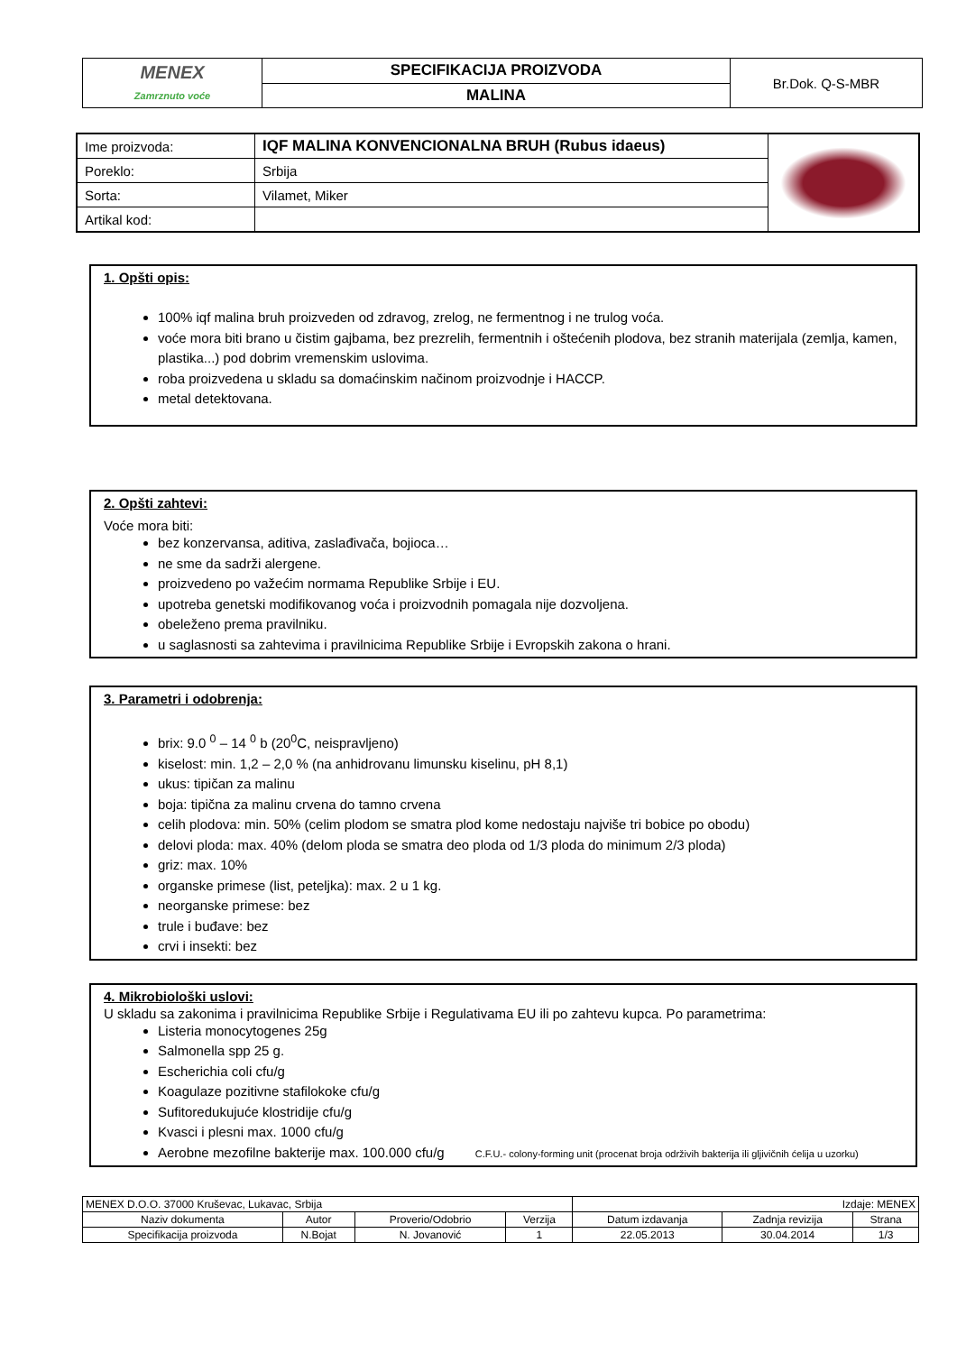| MENEX Zamrznuto voće | SPECIFIKACIJA PROIZVODA | Br.Dok. Q-S-MBR |
| | MALINA | |
| Ime proizvoda: | IQF MALINA KONVENCIONALNA BRUH (Rubus idaeus) | |
| Poreklo: | Srbija | |
| Sorta: | Vilamet, Miker | |
| Artikal kod: | | |
1. Opšti opis:
100% iqf malina bruh proizveden od zdravog, zrelog, ne fermentnog i ne trulog voća.
voće mora biti brano u čistim gajbama, bez prezrelih, fermentnih i oštećenih plodova, bez stranih materijala (zemlja, kamen, plastika...) pod dobrim vremenskim uslovima.
roba proizvedena u skladu sa domaćinskim načinom proizvodnje i HACCP.
metal detektovana.
2. Opšti zahtevi:
Voće mora biti:
bez konzervansa, aditiva, zaslađivača, bojioca…
ne sme da sadrži alergene.
proizvedeno po važećim normama Republike Srbije i EU.
upotreba genetski modifikovanog voća i proizvodnih pomagala nije dozvoljena.
obeleženo prema pravilniku.
u saglasnosti sa zahtevima i pravilnicima Republike Srbije i Evropskih zakona o hrani.
3. Parametri i odobrenja:
brix: 9.0 <sup>0</sup> – 14 <sup>0</sup> b (20<sup>0</sup>C, neispravljeno)
kiselost: min. 1,2 – 2,0 % (na anhidrovanu limunsku kiselinu, pH 8,1)
ukus: tipičan za malinu
boja: tipična za malinu crvena do tamno crvena
celih plodova: min. 50% (celim plodom se smatra plod kome nedostaju najviše tri bobice po obodu)
delovi ploda: max. 40% (delom ploda se smatra deo ploda od 1/3 ploda do minimum 2/3 ploda)
griz: max. 10%
organske primese (list, peteljka): max. 2 u 1 kg.
neorganske primese: bez
trule i buđave: bez
crvi i insekti: bez
4. Mikrobiološki uslovi:
U skladu sa zakonima i pravilnicima Republike Srbije i Regulativama EU ili po zahtevu kupca. Po parametrima:
Listeria monocytogenes 25g
Salmonella spp 25 g.
Escherichia coli cfu/g
Koagulaze pozitivne stafilokoke cfu/g
Sufitoredukujuće klostridije cfu/g
Kvasci i plesni max. 1000 cfu/g
Aerobne mezofilne bakterije max. 100.000 cfu/g C.F.U.- colony-forming unit (procenat broja održivih bakterija ili gljivičnih ćelija u uzorku)
| MENEX D.O.O. 37000 Kruševac, Lukavac, Srbija | | | | Izdaje: MENEX | | |
| Naziv dokumenta | Autor | Proverio/Odobrio | Verzija | Datum izdavanja | Zadnja revizija | Strana |
| Specifikacija proizvoda | N.Bojat | N. Jovanović | 1 | 22.05.2013 | 30.04.2014 | 1/3 |